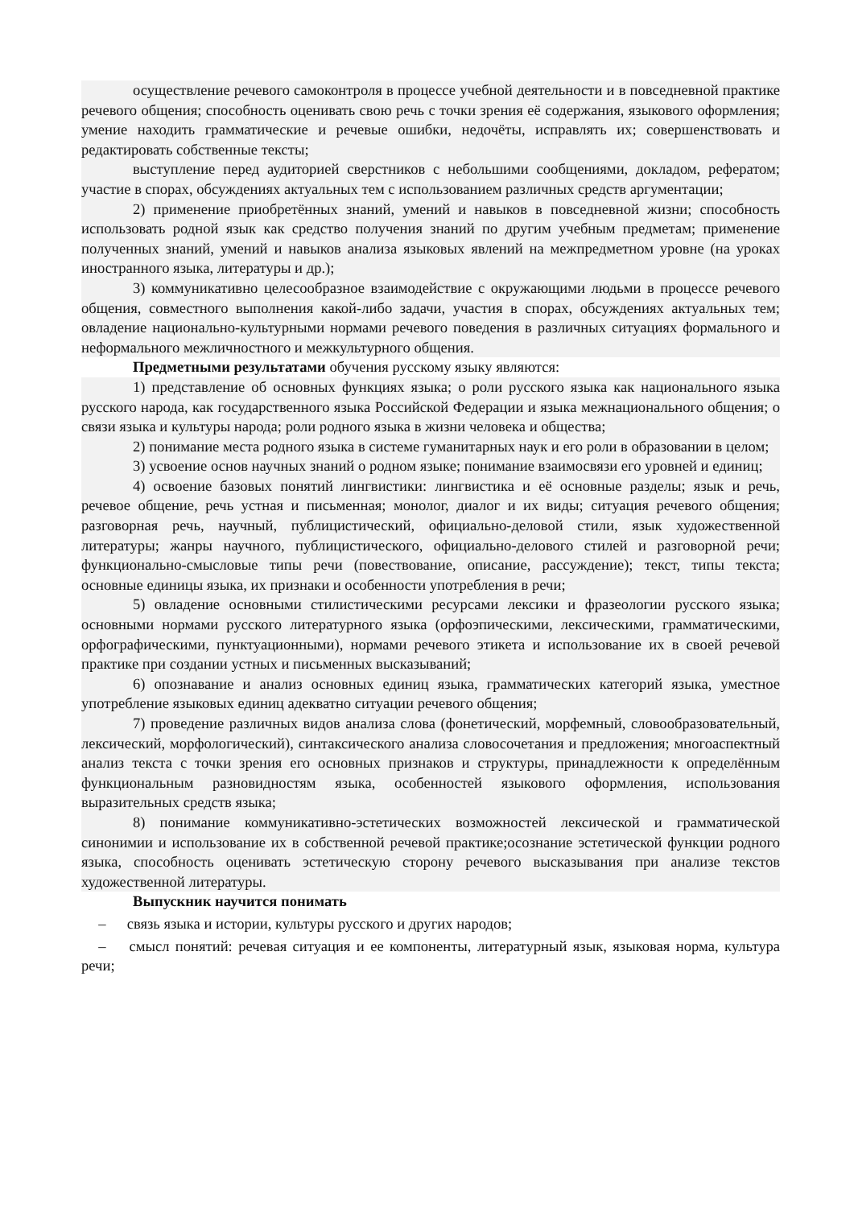осуществление речевого самоконтроля в процессе учебной деятельности и в повседневной практике речевого общения; способность оценивать свою речь с точки зрения её содержания, языкового оформления; умение находить грамматические и речевые ошибки, недочёты, исправлять их; совершенствовать и редактировать собственные тексты;
выступление перед аудиторией сверстников с небольшими сообщениями, докладом, рефератом; участие в спорах, обсуждениях актуальных тем с использованием различных средств аргументации;
2) применение приобретённых знаний, умений и навыков в повседневной жизни; способность использовать родной язык как средство получения знаний по другим учебным предметам; применение полученных знаний, умений и навыков анализа языковых явлений на межпредметном уровне (на уроках иностранного языка, литературы и др.);
3) коммуникативно целесообразное взаимодействие с окружающими людьми в процессе речевого общения, совместного выполнения какой-либо задачи, участия в спорах, обсуждениях актуальных тем; овладение национально-культурными нормами речевого поведения в различных ситуациях формального и неформального межличностного и межкультурного общения.
Предметными результатами обучения русскому языку являются:
1) представление об основных функциях языка; о роли русского языка как национального языка русского народа, как государственного языка Российской Федерации и языка межнационального общения; о связи языка и культуры народа; роли родного языка в жизни человека и общества;
2) понимание места родного языка в системе гуманитарных наук и его роли в образовании в целом;
3) усвоение основ научных знаний о родном языке; понимание взаимосвязи его уровней и единиц;
4) освоение базовых понятий лингвистики: лингвистика и её основные разделы; язык и речь, речевое общение, речь устная и письменная; монолог, диалог и их виды; ситуация речевого общения; разговорная речь, научный, публицистический, официально-деловой стили, язык художественной литературы; жанры научного, публицистического, официально-делового стилей и разговорной речи; функционально-смысловые типы речи (повествование, описание, рассуждение); текст, типы текста; основные единицы языка, их признаки и особенности употребления в речи;
5) овладение основными стилистическими ресурсами лексики и фразеологии русского языка; основными нормами русского литературного языка (орфоэпическими, лексическими, грамматическими, орфографическими, пунктуационными), нормами речевого этикета и использование их в своей речевой практике при создании устных и письменных высказываний;
6) опознавание и анализ основных единиц языка, грамматических категорий языка, уместное употребление языковых единиц адекватно ситуации речевого общения;
7) проведение различных видов анализа слова (фонетический, морфемный, словообразовательный, лексический, морфологический), синтаксического анализа словосочетания и предложения; многоаспектный анализ текста с точки зрения его основных признаков и структуры, принадлежности к определённым функциональным разновидностям языка, особенностей языкового оформления, использования выразительных средств языка;
8) понимание коммуникативно-эстетических возможностей лексической и грамматической синонимии и использование их в собственной речевой практике;осознание эстетической функции родного языка, способность оценивать эстетическую сторону речевого высказывания при анализе текстов художественной литературы.
Выпускник научится понимать
– связь языка и истории, культуры русского и других народов;
– смысл понятий: речевая ситуация и ее компоненты, литературный язык, языковая норма, культура речи;